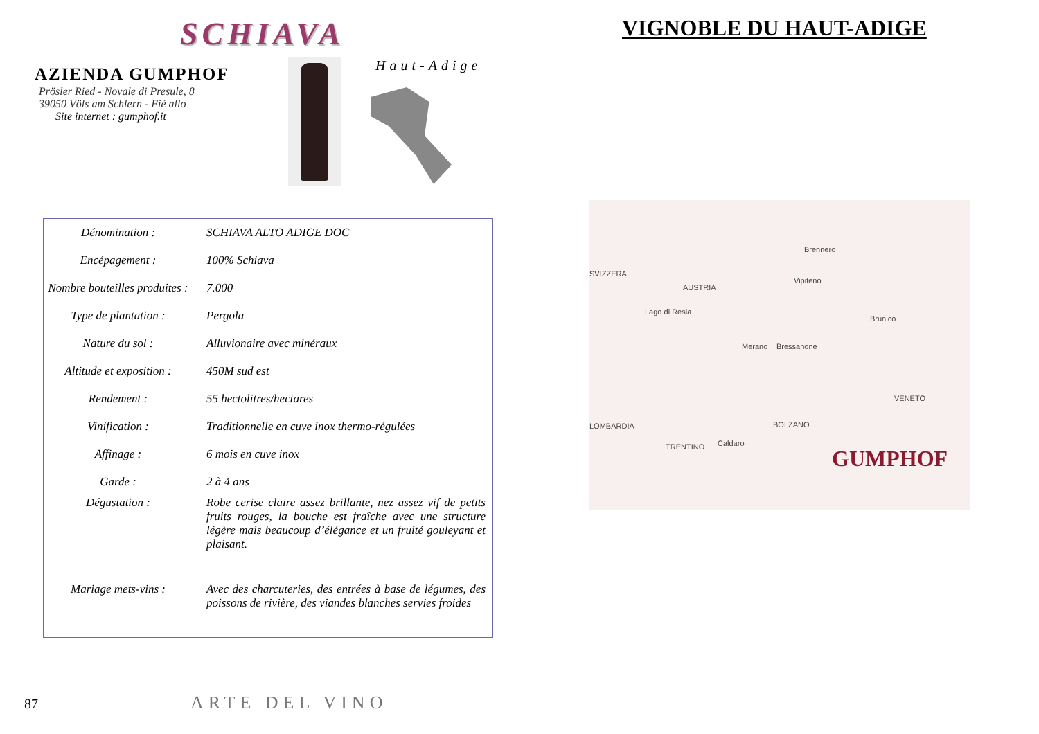SCHIAVA
AZIENDA GUMPHOF
Prösler Ried - Novale di Presule, 8
39050 Völs am Schlern - Fié allo
Site internet : gumphof.it
Haut-Adige
| Dénomination : | SCHIAVA ALTO ADIGE DOC |
| Encépagement : | 100% Schiava |
| Nombre bouteilles produites : | 7.000 |
| Type de plantation : | Pergola |
| Nature du sol : | Alluvionaire avec minéraux |
| Altitude et exposition : | 450M sud est |
| Rendement : | 55 hectolitres/hectares |
| Vinification : | Traditionnelle en cuve inox thermo-régulées |
| Affinage : | 6 mois en cuve inox |
| Garde : | 2 à 4 ans |
| Dégustation : | Robe cerise claire assez brillante, nez assez vif de petits fruits rouges, la bouche est fraîche avec une structure légère mais beaucoup d’élégance et un fruité gouleyant et plaisant. |
| Mariage mets-vins : | Avec des charcuteries, des entrées à base de légumes, des poissons de rivière, des viandes blanches servies froides |
87 ARTE DEL VINO
VIGNOBLE DU HAUT-ADIGE
SVIZZERA
AUSTRIA
Lago di Resia
Brennero
Vipiteno
Brunico
Merano Bressanone
VENETO
LOMBARDIA
TRENTINO Caldaro
BOLZANO
GUMPHOF